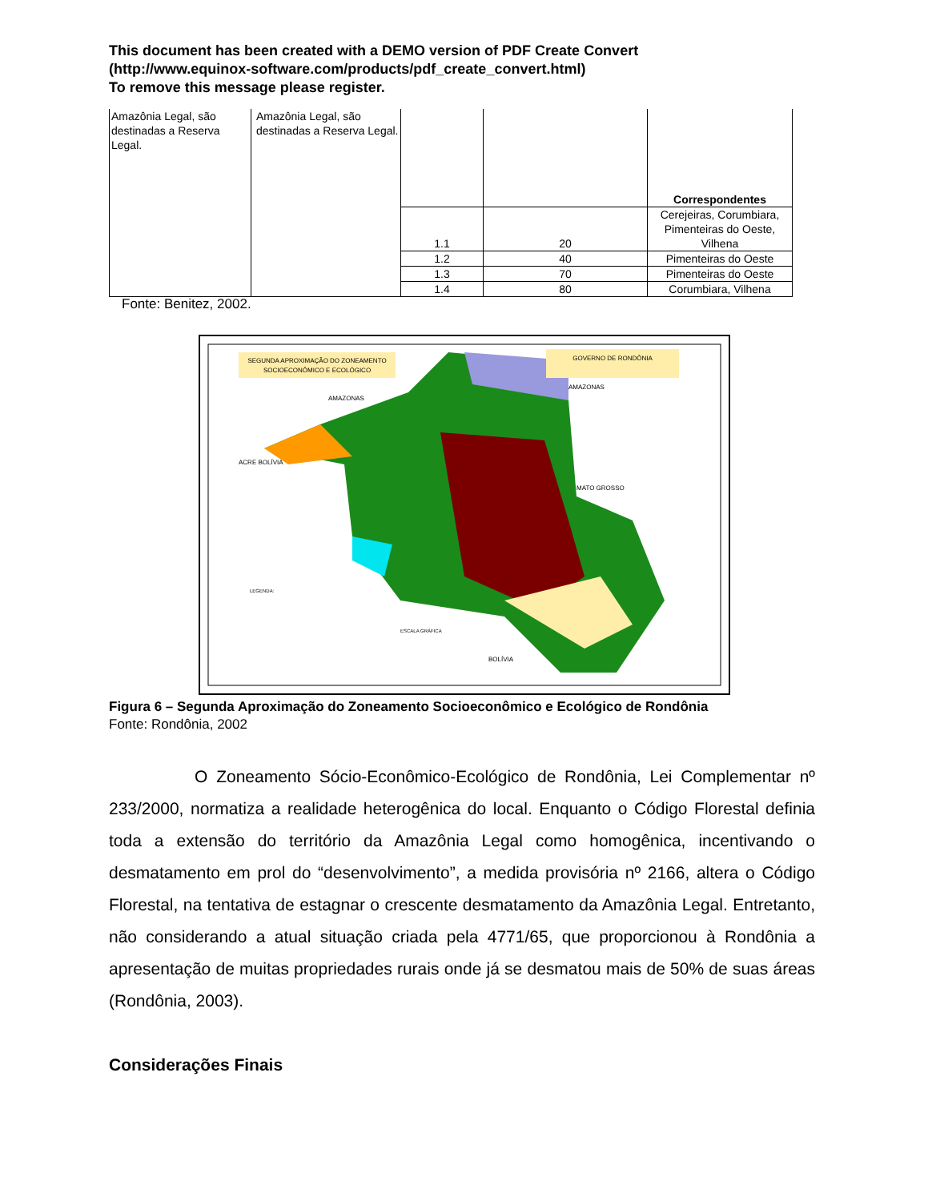This document has been created with a DEMO version of PDF Create Convert
(http://www.equinox-software.com/products/pdf_create_convert.html)
To remove this message please register.
| Amazônia Legal, são destinadas a Reserva Legal. | Amazônia Legal, são destinadas a Reserva Legal. | | | Correspondentes |
| | | 1.1 | 20 | Cerejeiras, Corumbiara, Pimenteiras do Oeste, Vilhena |
| | | 1.2 | 40 | Pimenteiras do Oeste |
| | | 1.3 | 70 | Pimenteiras do Oeste |
| | | 1.4 | 80 | Corumbiara, Vilhena |
Fonte: Benitez, 2002.
SEGUNDA APROXIMAÇÃO DO ZONEAMENTO
SOCIOECONÔMICO E ECOLÓGICO
GOVERNO DE RONDÔNIA
AMAZONAS
AMAZONAS
ACRE BOLÍVIA
MATO GROSSO
BOLÍVIA
LEGENDA:
ESCALA GRÁFICA
Figura 6 – Segunda Aproximação do Zoneamento Socioeconômico e Ecológico de Rondônia
Fonte: Rondônia, 2002
O Zoneamento Sócio-Econômico-Ecológico de Rondônia, Lei Complementar nº 233/2000, normatiza a realidade heterogênica do local. Enquanto o Código Florestal definia toda a extensão do território da Amazônia Legal como homogênica, incentivando o desmatamento em prol do “desenvolvimento”, a medida provisória nº 2166, altera o Código Florestal, na tentativa de estagnar o crescente desmatamento da Amazônia Legal. Entretanto, não considerando a atual situação criada pela 4771/65, que proporcionou à Rondônia a apresentação de muitas propriedades rurais onde já se desmatou mais de 50% de suas áreas (Rondônia, 2003).
Considerações Finais